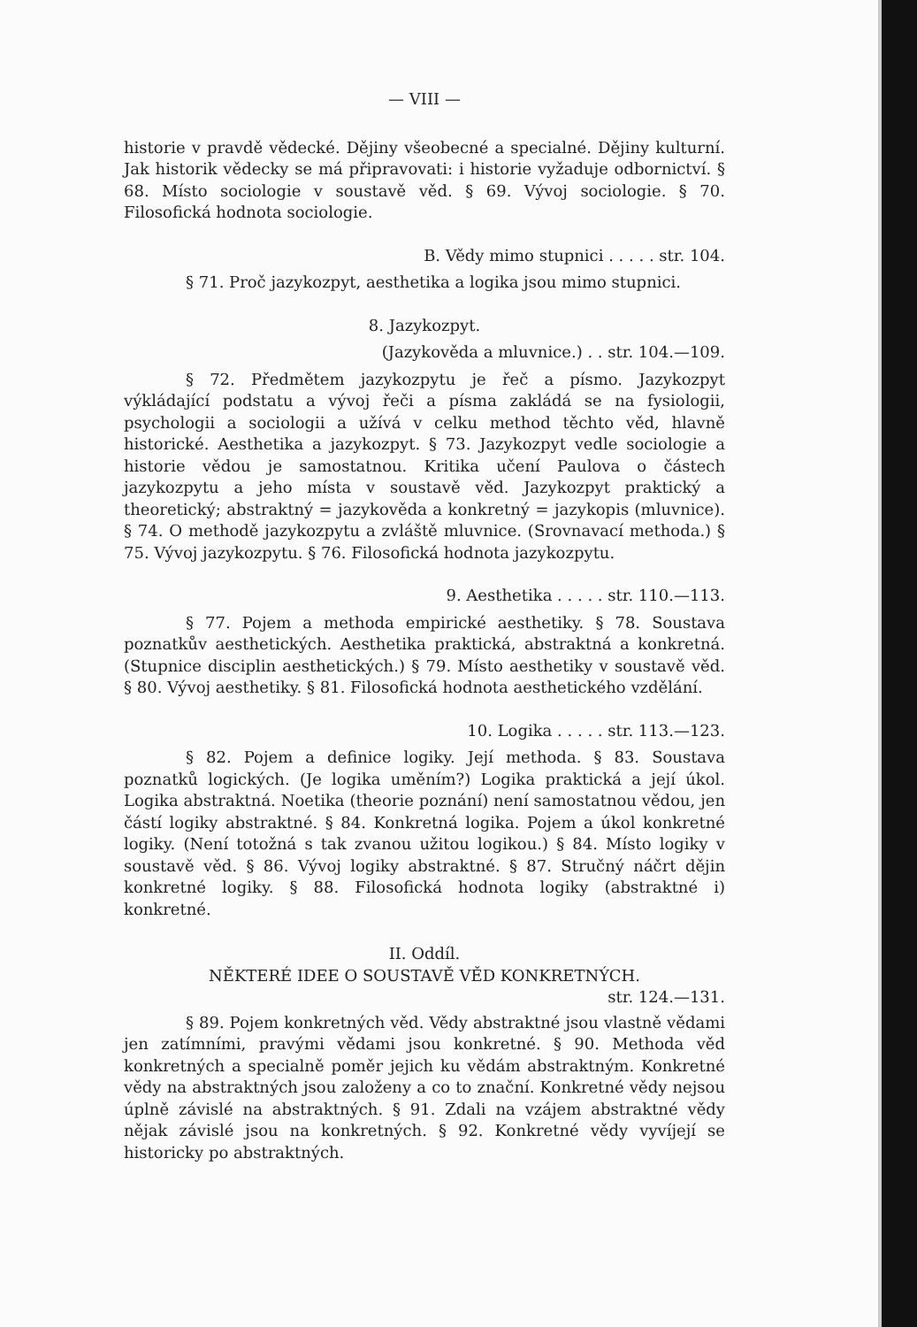— VIII —
historie v pravdě vědecké. Dějiny všeobecné a specialné. Dějiny kulturní. Jak historik vědecky se má připravovati: i historie vyžaduje odbornictví. § 68. Místo sociologie v soustavě věd. § 69. Vývoj sociologie. § 70. Filosofická hodnota sociologie.
B. Vědy mimo stupnici . . . . . str. 104.
§ 71. Proč jazykozpyt, aesthetika a logika jsou mimo stupnici.
8. Jazykozpyt.
(Jazykověda a mluvnice.) . . str. 104.—109.
§ 72. Předmětem jazykozpytu je řeč a písmo. Jazykozpyt výkládající podstatu a vývoj řeči a písma zakládá se na fysiologii, psychologii a sociologii a užívá v celku method těchto věd, hlavně historické. Aesthetika a jazykozpyt. § 73. Jazykozpyt vedle sociologie a historie vědou je samostatnou. Kritika učení Paulova o částech jazykozpytu a jeho místa v soustavě věd. Jazykozpyt praktický a theoretický; abstraktný = jazykověda a konkretný = jazykopis (mluvnice). § 74. O methodě jazykozpytu a zvláště mluvnice. (Srovnavací methoda.) § 75. Vývoj jazykozpytu. § 76. Filosofická hodnota jazykozpytu.
9. Aesthetika . . . . . str. 110.—113.
§ 77. Pojem a methoda empirické aesthetiky. § 78. Soustava poznatkův aesthetických. Aesthetika praktická, abstraktná a konkretná. (Stupnice disciplin aesthetických.) § 79. Místo aesthetiky v soustavě věd. § 80. Vývoj aesthetiky. § 81. Filosofická hodnota aesthetického vzdělání.
10. Logika . . . . . str. 113.—123.
§ 82. Pojem a definice logiky. Její methoda. § 83. Soustava poznatků logických. (Je logika uměním?) Logika praktická a její úkol. Logika abstraktná. Noetika (theorie poznání) není samostatnou vědou, jen částí logiky abstraktné. § 84. Konkretná logika. Pojem a úkol konkretné logiky. (Není totožná s tak zvanou užitou logikou.) § 84. Místo logiky v soustavě věd. § 86. Vývoj logiky abstraktné. § 87. Stručný náčrt dějin konkretné logiky. § 88. Filosofická hodnota logiky (abstraktné i) konkretné.
II. Oddíl.
NĚKTERÉ IDEE O SOUSTAVĚ VĚD KONKRETNÝCH.
str. 124.—131.
§ 89. Pojem konkretných věd. Vědy abstraktné jsou vlastně vědami jen zatímními, pravými vědami jsou konkretné. § 90. Methoda věd konkretných a specialně poměr jejich ku vědám abstraktným. Konkretné vědy na abstraktných jsou založeny a co to znační. Konkretné vědy nejsou úplně závislé na abstraktných. § 91. Zdali na vzájem abstraktné vědy nějak závislé jsou na konkretných. § 92. Konkretné vědy vyvíjejí se historicky po abstraktných.